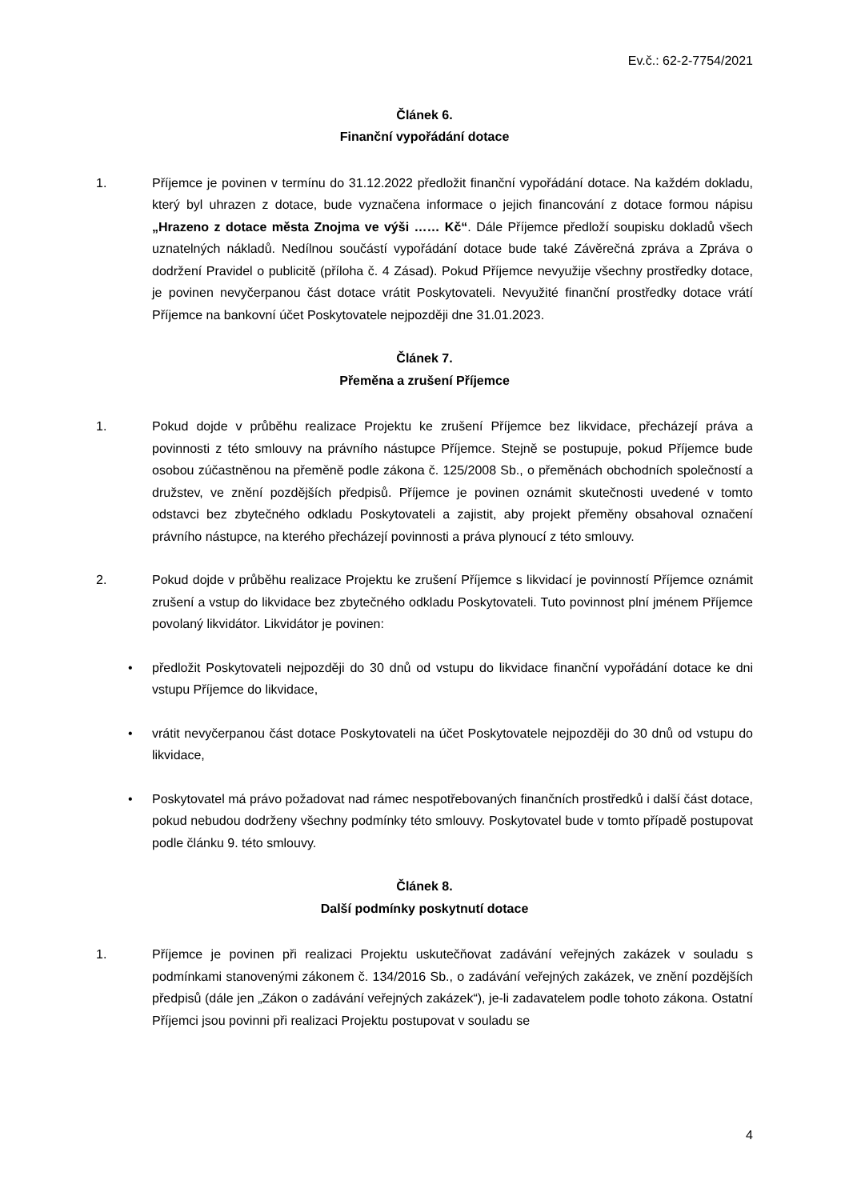Ev.č.: 62-2-7754/2021
Článek 6.
Finanční vypořádání dotace
1. Příjemce je povinen v termínu do 31.12.2022 předložit finanční vypořádání dotace. Na každém dokladu, který byl uhrazen z dotace, bude vyznačena informace o jejich financování z dotace formou nápisu „Hrazeno z dotace města Znojma ve výši …… Kč“. Dále Příjemce předloží soupisku dokladů všech uznatelných nákladů. Nedílnou součástí vypořádání dotace bude také Závěrečná zpráva a Zpráva o dodržení Pravidel o publicitě (příloha č. 4 Zásad). Pokud Příjemce nevyužije všechny prostředky dotace, je povinen nevyčerpanou část dotace vrátit Poskytovateli. Nevyužité finanční prostředky dotace vrátí Příjemce na bankovní účet Poskytovatele nejpozději dne 31.01.2023.
Článek 7.
Přeměna a zrušení Příjemce
1. Pokud dojde v průběhu realizace Projektu ke zrušení Příjemce bez likvidace, přecházejí práva a povinnosti z této smlouvy na právního nástupce Příjemce. Stejně se postupuje, pokud Příjemce bude osobou zúčastněnou na přeměně podle zákona č. 125/2008 Sb., o přeměnách obchodních společností a družstev, ve znění pozdějších předpisů. Příjemce je povinen oznámit skutečnosti uvedené v tomto odstavci bez zbytečného odkladu Poskytovateli a zajistit, aby projekt přeměny obsahoval označení právního nástupce, na kterého přecházejí povinnosti a práva plynoucí z této smlouvy.
2. Pokud dojde v průběhu realizace Projektu ke zrušení Příjemce s likvidací je povinností Příjemce oznámit zrušení a vstup do likvidace bez zbytečného odkladu Poskytovateli. Tuto povinnost plní jménem Příjemce povolaný likvidátor. Likvidátor je povinen:
• předložit Poskytovateli nejpozději do 30 dnů od vstupu do likvidace finanční vypořádání dotace ke dni vstupu Příjemce do likvidace,
• vrátit nevyčerpanou část dotace Poskytovateli na účet Poskytovatele nejpozději do 30 dnů od vstupu do likvidace,
• Poskytovatel má právo požadovat nad rámec nespotřebovaných finančních prostředků i další část dotace, pokud nebudou dodrženy všechny podmínky této smlouvy. Poskytovatel bude v tomto případě postupovat podle článku 9. této smlouvy.
Článek 8.
Další podmínky poskytnutí dotace
1. Příjemce je povinen při realizaci Projektu uskutečňovat zadávání veřejných zakázek v souladu s podmínkami stanovenými zákonem č. 134/2016 Sb., o zadávání veřejných zakázek, ve znění pozdějších předpisů (dále jen „Zákon o zadávání veřejných zakázek“), je-li zadavatelem podle tohoto zákona. Ostatní Příjemci jsou povinni při realizaci Projektu postupovat v souladu se
4